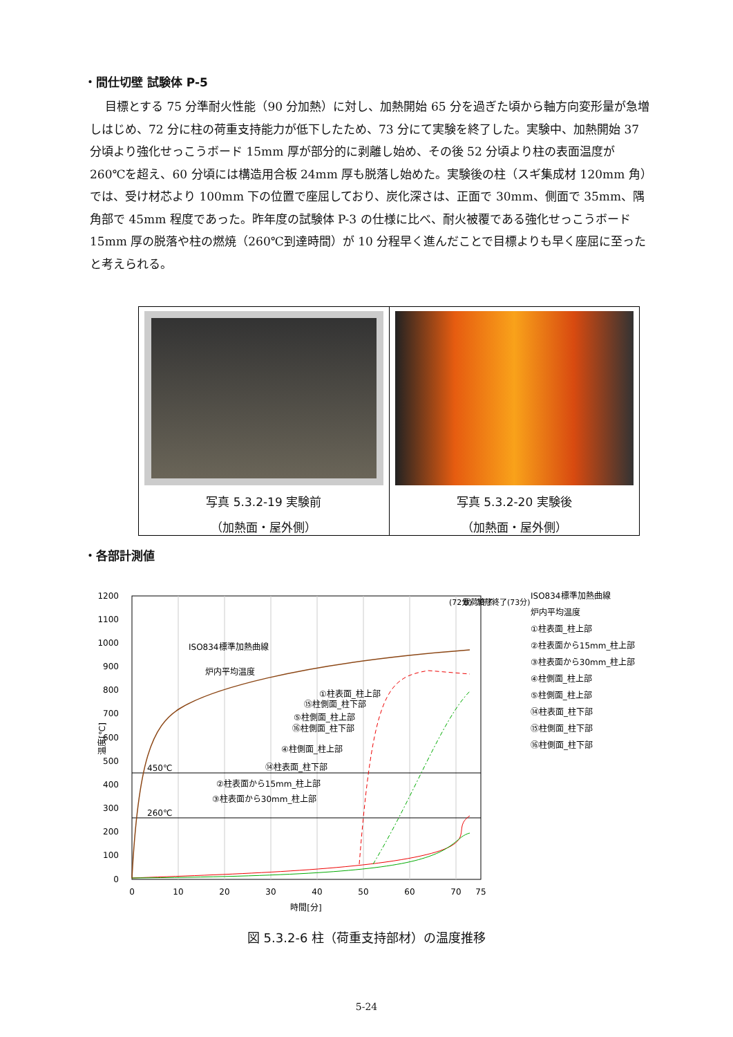・間仕切壁 試験体 P-5
目標とする 75 分準耐火性能（90 分加熱）に対し、加熱開始 65 分を過ぎた頃から軸方向変形量が急増しはじめ、72 分に柱の荷重支持能力が低下したため、73 分にて実験を終了した。実験中、加熱開始 37 分頃より強化せっこうボード 15mm 厚が部分的に剥離し始め、その後 52 分頃より柱の表面温度が 260℃を超え、60 分頃には構造用合板 24mm 厚も脱落し始めた。実験後の柱（スギ集成材 120mm 角）では、受け材芯より 100mm 下の位置で座屈しており、炭化深さは、正面で 30mm、側面で 35mm、隅角部で 45mm 程度であった。昨年度の試験体 P-3 の仕様に比べ、耐火被覆である強化せっこうボード 15mm 厚の脱落や柱の燃焼（260℃到達時間）が 10 分程早く進んだことで目標よりも早く座屈に至ったと考えられる。
写真 5.3.2-19 実験前
（加熱面・屋外側）
写真 5.3.2-20 実験後
（加熱面・屋外側）
・各部計測値
1200
1100
1000
900
800
700
600
500
400
300
200
100
0
0
10
20
30
40
50
60
70
75
時間[分]
温度[℃]
450℃
260℃
ISO834標準加熱曲線
炉内平均温度
①柱表面_柱上部
⑮柱側面_柱下部
⑤柱側面_柱上部
⑯柱側面_柱下部
④柱側面_柱上部
⑭柱表面_柱下部
②柱表面から15mm_柱上部
③柱表面から30mm_柱上部
(72分)
載荷終了
加熱終了(73分)
ISO834標準加熱曲線
炉内平均温度
①柱表面_柱上部
②柱表面から15mm_柱上部
③柱表面から30mm_柱上部
④柱側面_柱上部
⑤柱側面_柱上部
⑭柱表面_柱下部
⑮柱側面_柱下部
⑯柱側面_柱下部
図 5.3.2-6 柱（荷重支持部材）の温度推移
5-24